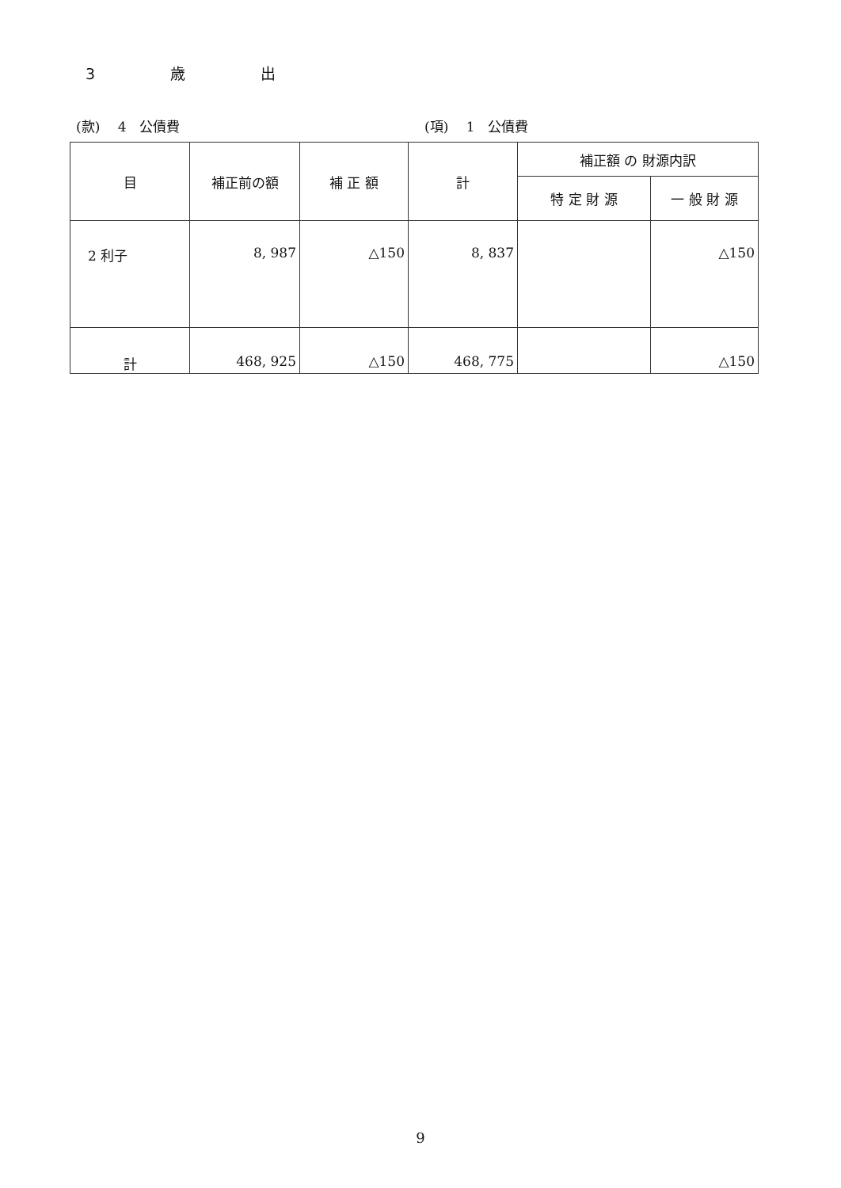3　　　　　歳　　　　　出
(款)　 4　公債費 (項)　 1　公債費
| 目 | 補正前の額 | 補 正 額 | 計 | 補正額 の 財源内訳 | |
| --- | --- | --- | --- | --- | --- |
| | | | | 特 定 財 源 | 一 般 財 源 |
| 2 利子 | 8, 987 | △150 | 8, 837 | | △150 |
| 計 | 468, 925 | △150 | 468, 775 | | △150 |
9